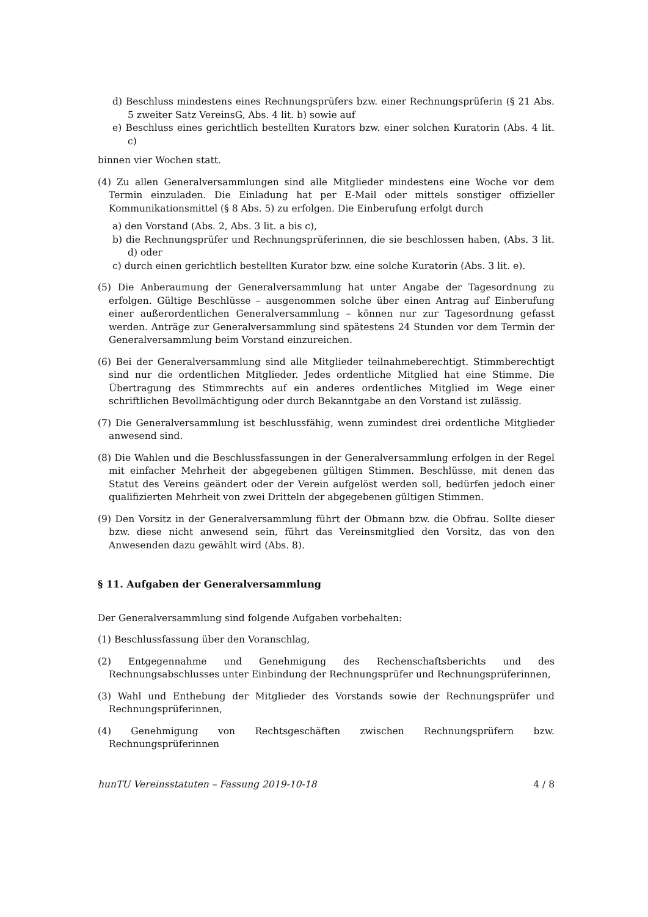d) Beschluss mindestens eines Rechnungsprüfers bzw. einer Rechnungsprüferin (§ 21 Abs. 5 zweiter Satz VereinsG, Abs. 4 lit. b) sowie auf
e) Beschluss eines gerichtlich bestellten Kurators bzw. einer solchen Kuratorin (Abs. 4 lit. c)
binnen vier Wochen statt.
(4) Zu allen Generalversammlungen sind alle Mitglieder mindestens eine Woche vor dem Termin einzuladen. Die Einladung hat per E-Mail oder mittels sonstiger offizieller Kommunikationsmittel (§ 8 Abs. 5) zu erfolgen. Die Einberufung erfolgt durch
a) den Vorstand (Abs. 2, Abs. 3 lit. a bis c),
b) die Rechnungsprüfer und Rechnungsprüferinnen, die sie beschlossen haben, (Abs. 3 lit. d) oder
c) durch einen gerichtlich bestellten Kurator bzw. eine solche Kuratorin (Abs. 3 lit. e).
(5) Die Anberaumung der Generalversammlung hat unter Angabe der Tagesordnung zu erfolgen. Gültige Beschlüsse – ausgenommen solche über einen Antrag auf Einberufung einer außerordentlichen Generalversammlung – können nur zur Tagesordnung gefasst werden. Anträge zur Generalversammlung sind spätestens 24 Stunden vor dem Termin der Generalversammlung beim Vorstand einzureichen.
(6) Bei der Generalversammlung sind alle Mitglieder teilnahmeberechtigt. Stimmberechtigt sind nur die ordentlichen Mitglieder. Jedes ordentliche Mitglied hat eine Stimme. Die Übertragung des Stimmrechts auf ein anderes ordentliches Mitglied im Wege einer schriftlichen Bevollmächtigung oder durch Bekanntgabe an den Vorstand ist zulässig.
(7) Die Generalversammlung ist beschlussfähig, wenn zumindest drei ordentliche Mitglieder anwesend sind.
(8) Die Wahlen und die Beschlussfassungen in der Generalversammlung erfolgen in der Regel mit einfacher Mehrheit der abgegebenen gültigen Stimmen. Beschlüsse, mit denen das Statut des Vereins geändert oder der Verein aufgelöst werden soll, bedürfen jedoch einer qualifizierten Mehrheit von zwei Dritteln der abgegebenen gültigen Stimmen.
(9) Den Vorsitz in der Generalversammlung führt der Obmann bzw. die Obfrau. Sollte dieser bzw. diese nicht anwesend sein, führt das Vereinsmitglied den Vorsitz, das von den Anwesenden dazu gewählt wird (Abs. 8).
§ 11. Aufgaben der Generalversammlung
Der Generalversammlung sind folgende Aufgaben vorbehalten:
(1) Beschlussfassung über den Voranschlag,
(2) Entgegennahme und Genehmigung des Rechenschaftsberichts und des Rechnungsabschlusses unter Einbindung der Rechnungsprüfer und Rechnungsprüferinnen,
(3) Wahl und Enthebung der Mitglieder des Vorstands sowie der Rechnungsprüfer und Rechnungsprüferinnen,
(4) Genehmigung von Rechtsgeschäften zwischen Rechnungsprüfern bzw. Rechnungsprüferinnen
hunTU Vereinsstatuten – Fassung 2019-10-18 4 / 8